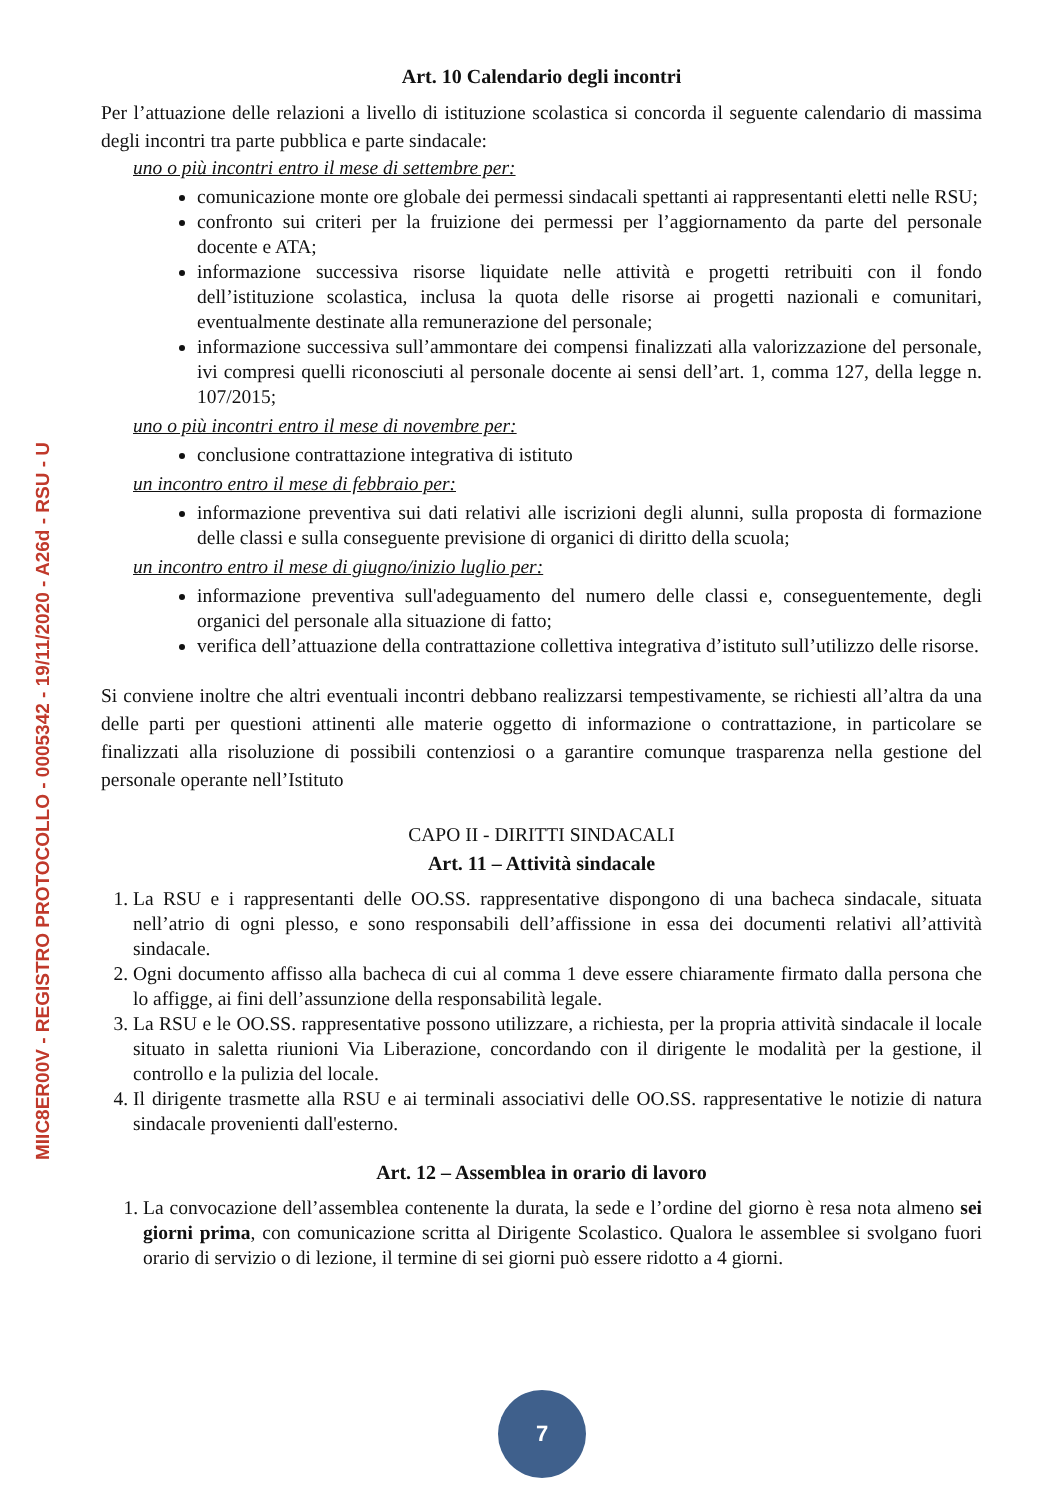Art. 10 Calendario degli incontri
Per l’attuazione delle relazioni a livello di istituzione scolastica si concorda il seguente calendario di massima degli incontri tra parte pubblica e parte sindacale:
uno o più incontri entro il mese di settembre per:
comunicazione monte ore globale dei permessi sindacali spettanti ai rappresentanti eletti nelle RSU;
confronto sui criteri per la fruizione dei permessi per l’aggiornamento da parte del personale docente e ATA;
informazione successiva risorse liquidate nelle attività e progetti retribuiti con il fondo dell’istituzione scolastica, inclusa la quota delle risorse ai progetti nazionali e comunitari, eventualmente destinate alla remunerazione del personale;
informazione successiva sull’ammontare dei compensi finalizzati alla valorizzazione del personale, ivi compresi quelli riconosciuti al personale docente ai sensi dell’art. 1, comma 127, della legge n. 107/2015;
uno o più incontri entro il mese di novembre per:
conclusione contrattazione integrativa di istituto
un incontro entro il mese di febbraio per:
informazione preventiva sui dati relativi alle iscrizioni degli alunni, sulla proposta di formazione delle classi e sulla conseguente previsione di organici di diritto della scuola;
un incontro entro il mese di giugno/inizio luglio per:
informazione preventiva sull'adeguamento del numero delle classi e, conseguentemente, degli organici del personale alla situazione di fatto;
verifica dell’attuazione della contrattazione collettiva integrativa d’istituto sull’utilizzo delle risorse.
Si conviene inoltre che altri eventuali incontri debbano realizzarsi tempestivamente, se richiesti all’altra da una delle parti per questioni attinenti alle materie oggetto di informazione o contrattazione, in particolare se finalizzati alla risoluzione di possibili contenziosi o a garantire comunque trasparenza nella gestione del personale operante nell’Istituto
CAPO II - DIRITTI SINDACALI
Art. 11 – Attività sindacale
1. La RSU e i rappresentanti delle OO.SS. rappresentative dispongono di una bacheca sindacale, situata nell’atrio di ogni plesso, e sono responsabili dell’affissione in essa dei documenti relativi all’attività sindacale.
2. Ogni documento affisso alla bacheca di cui al comma 1 deve essere chiaramente firmato dalla persona che lo affigge, ai fini dell’assunzione della responsabilità legale.
3. La RSU e le OO.SS. rappresentative possono utilizzare, a richiesta, per la propria attività sindacale il locale situato in saletta riunioni Via Liberazione, concordando con il dirigente le modalità per la gestione, il controllo e la pulizia del locale.
4. Il dirigente trasmette alla RSU e ai terminali associativi delle OO.SS. rappresentative le notizie di natura sindacale provenienti dall'esterno.
Art. 12 – Assemblea in orario di lavoro
1. La convocazione dell’assemblea contenente la durata, la sede e l’ordine del giorno è resa nota almeno sei giorni prima, con comunicazione scritta al Dirigente Scolastico. Qualora le assemblee si svolgano fuori orario di servizio o di lezione, il termine di sei giorni può essere ridotto a 4 giorni.
MIIC8ER00V - REGISTRO PROTOCOLLO - 0005342 - 19/11/2020 - A26d - RSU - U
7